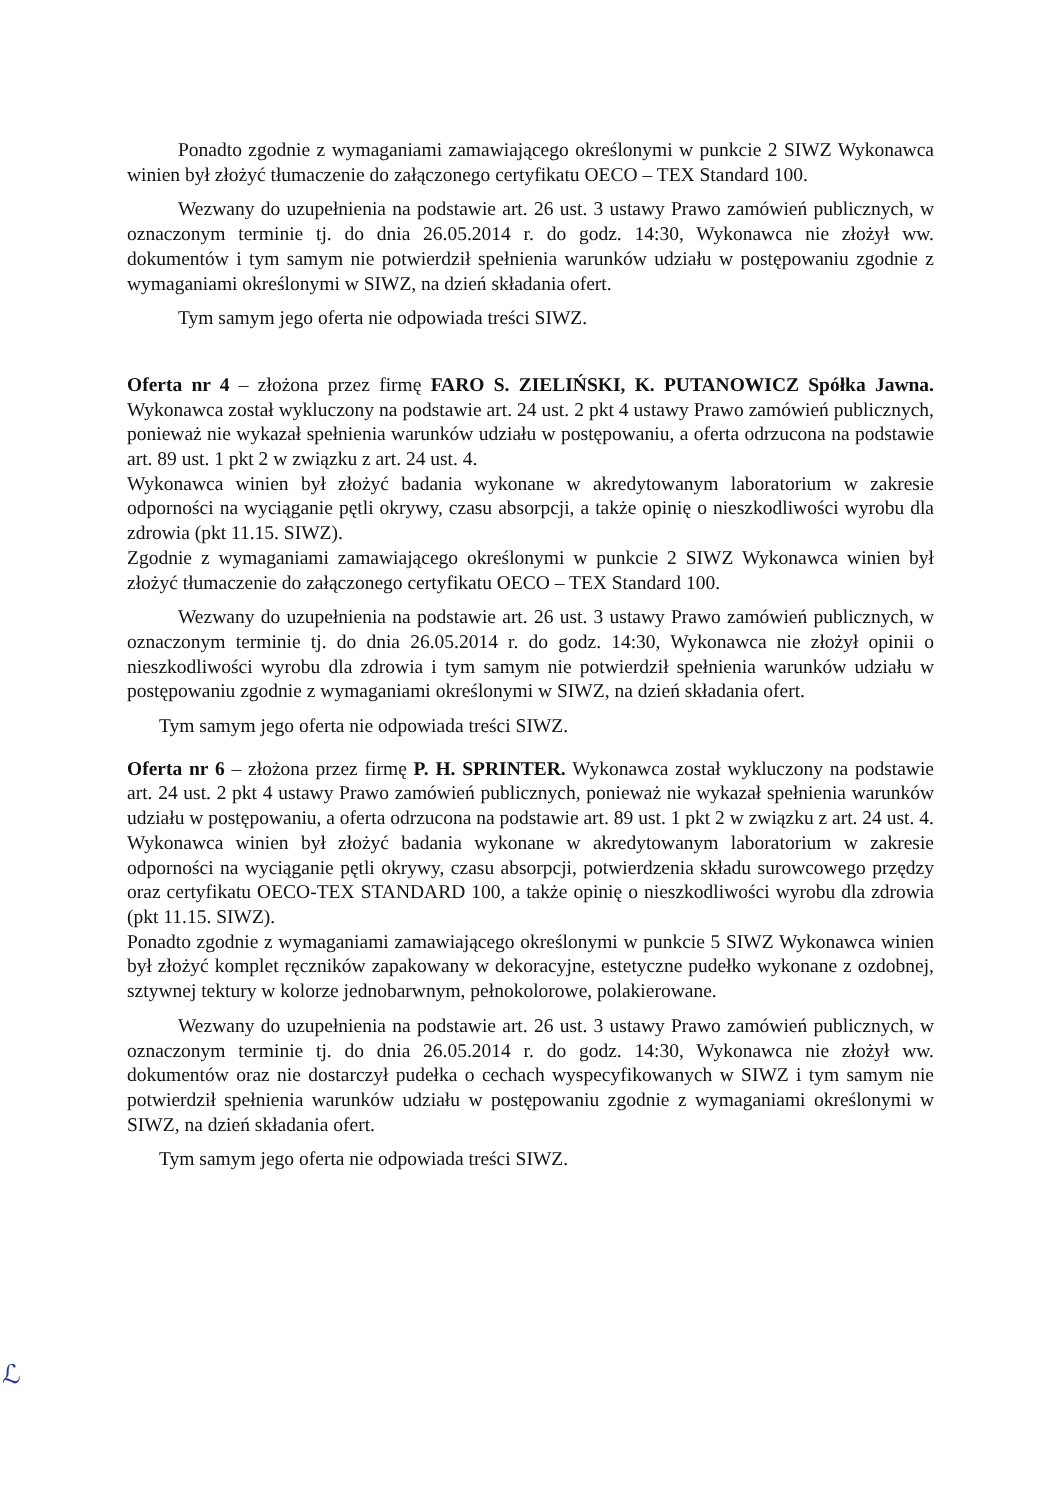Ponadto zgodnie z wymaganiami zamawiającego określonymi w punkcie 2 SIWZ Wykonawca winien był złożyć tłumaczenie do załączonego certyfikatu OECO – TEX Standard 100.
Wezwany do uzupełnienia na podstawie art. 26 ust. 3 ustawy Prawo zamówień publicznych, w oznaczonym terminie tj. do dnia 26.05.2014 r. do godz. 14:30, Wykonawca nie złożył ww. dokumentów i tym samym nie potwierdził spełnienia warunków udziału w postępowaniu zgodnie z wymaganiami określonymi w SIWZ, na dzień składania ofert.
Tym samym jego oferta nie odpowiada treści SIWZ.
Oferta nr 4 – złożona przez firmę FARO S. ZIELIŃSKI, K. PUTANOWICZ Spółka Jawna. Wykonawca został wykluczony na podstawie art. 24 ust. 2 pkt 4 ustawy Prawo zamówień publicznych, ponieważ nie wykazał spełnienia warunków udziału w postępowaniu, a oferta odrzucona na podstawie art. 89 ust. 1 pkt 2 w związku z art. 24 ust. 4.
Wykonawca winien był złożyć badania wykonane w akredytowanym laboratorium w zakresie odporności na wyciąganie pętli okrywy, czasu absorpcji, a także opinię o nieszkodliwości wyrobu dla zdrowia (pkt 11.15. SIWZ).
Zgodnie z wymaganiami zamawiającego określonymi w punkcie 2 SIWZ Wykonawca winien był złożyć tłumaczenie do załączonego certyfikatu OECO – TEX Standard 100.
Wezwany do uzupełnienia na podstawie art. 26 ust. 3 ustawy Prawo zamówień publicznych, w oznaczonym terminie tj. do dnia 26.05.2014 r. do godz. 14:30, Wykonawca nie złożył opinii o nieszkodliwości wyrobu dla zdrowia i tym samym nie potwierdził spełnienia warunków udziału w postępowaniu zgodnie z wymaganiami określonymi w SIWZ, na dzień składania ofert.
Tym samym jego oferta nie odpowiada treści SIWZ.
Oferta nr 6 – złożona przez firmę P. H. SPRINTER. Wykonawca został wykluczony na podstawie art. 24 ust. 2 pkt 4 ustawy Prawo zamówień publicznych, ponieważ nie wykazał spełnienia warunków udziału w postępowaniu, a oferta odrzucona na podstawie art. 89 ust. 1 pkt 2 w związku z art. 24 ust. 4.
Wykonawca winien był złożyć badania wykonane w akredytowanym laboratorium w zakresie odporności na wyciąganie pętli okrywy, czasu absorpcji, potwierdzenia składu surowcowego przędzy oraz certyfikatu OECO-TEX STANDARD 100, a także opinię o nieszkodliwości wyrobu dla zdrowia (pkt 11.15. SIWZ).
Ponadto zgodnie z wymaganiami zamawiającego określonymi w punkcie 5 SIWZ Wykonawca winien był złożyć komplet ręczników zapakowany w dekoracyjne, estetyczne pudełko wykonane z ozdobnej, sztywnej tektury w kolorze jednobarwnym, pełnokolorowe, polakierowane.
Wezwany do uzupełnienia na podstawie art. 26 ust. 3 ustawy Prawo zamówień publicznych, w oznaczonym terminie tj. do dnia 26.05.2014 r. do godz. 14:30, Wykonawca nie złożył ww. dokumentów oraz nie dostarczył pudełka o cechach wyspecyfikowanych w SIWZ i tym samym nie potwierdził spełnienia warunków udziału w postępowaniu zgodnie z wymaganiami określonymi w SIWZ, na dzień składania ofert.
Tym samym jego oferta nie odpowiada treści SIWZ.
ℒ